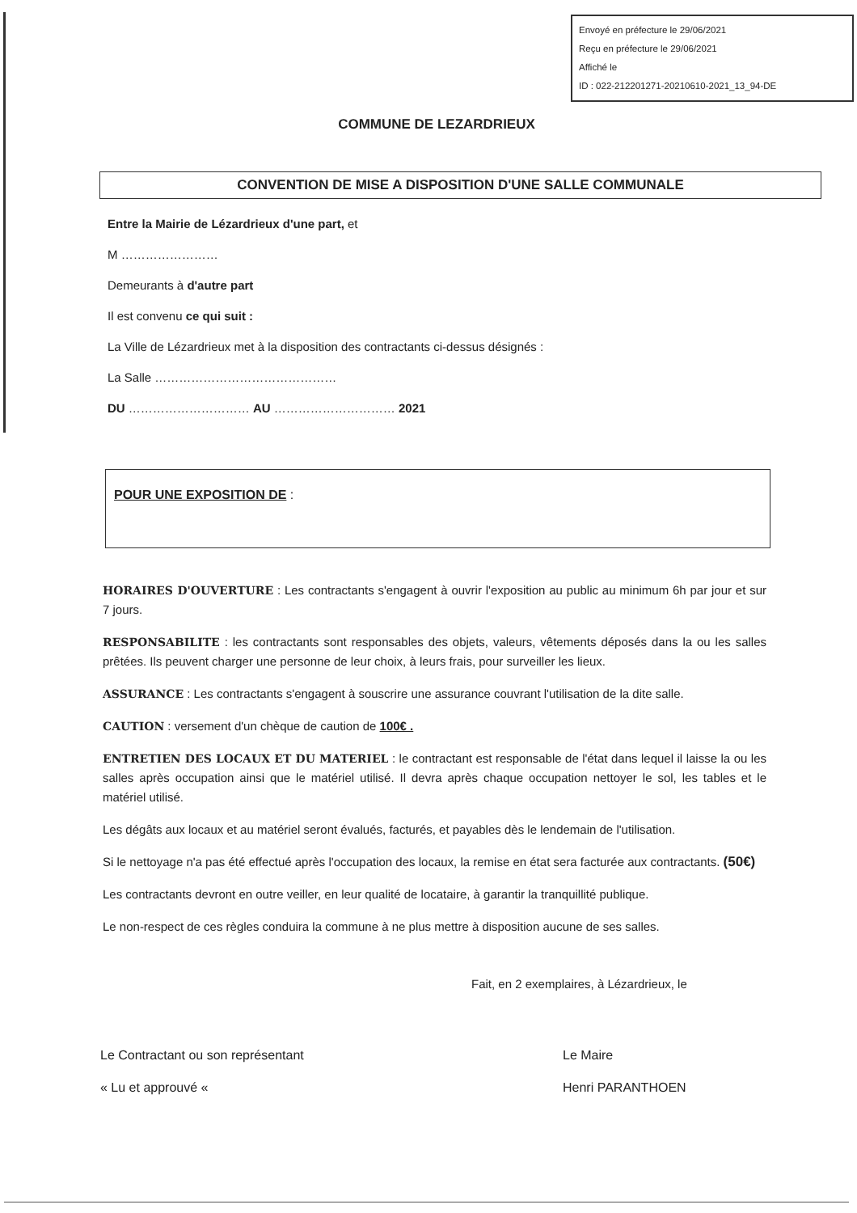Envoyé en préfecture le 29/06/2021
Reçu en préfecture le 29/06/2021
Affiché le
ID : 022-212201271-20210610-2021_13_94-DE
COMMUNE DE LEZARDRIEUX
CONVENTION DE MISE A DISPOSITION D'UNE SALLE COMMUNALE
Entre la Mairie de Lézardrieux d'une part, et
M ……………………
Demeurants à d'autre part
Il est convenu ce qui suit :
La Ville de Lézardrieux met à la disposition des contractants ci-dessus désignés :
La Salle ………………………………………
DU ………………………… AU ………………………… 2021
POUR UNE EXPOSITION DE :
HORAIRES D'OUVERTURE : Les contractants s'engagent à ouvrir l'exposition au public au minimum 6h par jour et sur 7 jours.
RESPONSABILITE : les contractants sont responsables des objets, valeurs, vêtements déposés dans la ou les salles prêtées. Ils peuvent charger une personne de leur choix, à leurs frais, pour surveiller les lieux.
ASSURANCE : Les contractants s'engagent à souscrire une assurance couvrant l'utilisation de la dite salle.
CAUTION : versement d'un chèque de caution de 100€ .
ENTRETIEN DES LOCAUX ET DU MATERIEL : le contractant est responsable de l'état dans lequel il laisse la ou les salles après occupation ainsi que le matériel utilisé. Il devra après chaque occupation nettoyer le sol, les tables et le matériel utilisé.
Les dégâts aux locaux et au matériel seront évalués, facturés, et payables dès le lendemain de l'utilisation.
Si le nettoyage n'a pas été effectué après l'occupation des locaux, la remise en état sera facturée aux contractants. (50€)
Les contractants devront en outre veiller, en leur qualité de locataire, à garantir la tranquillité publique.
Le non-respect de ces règles conduira la commune à ne plus mettre à disposition aucune de ses salles.
Fait, en 2 exemplaires, à Lézardrieux, le
Le Contractant ou son représentant
« Lu et approuvé «
Le Maire
Henri PARANTHOEN